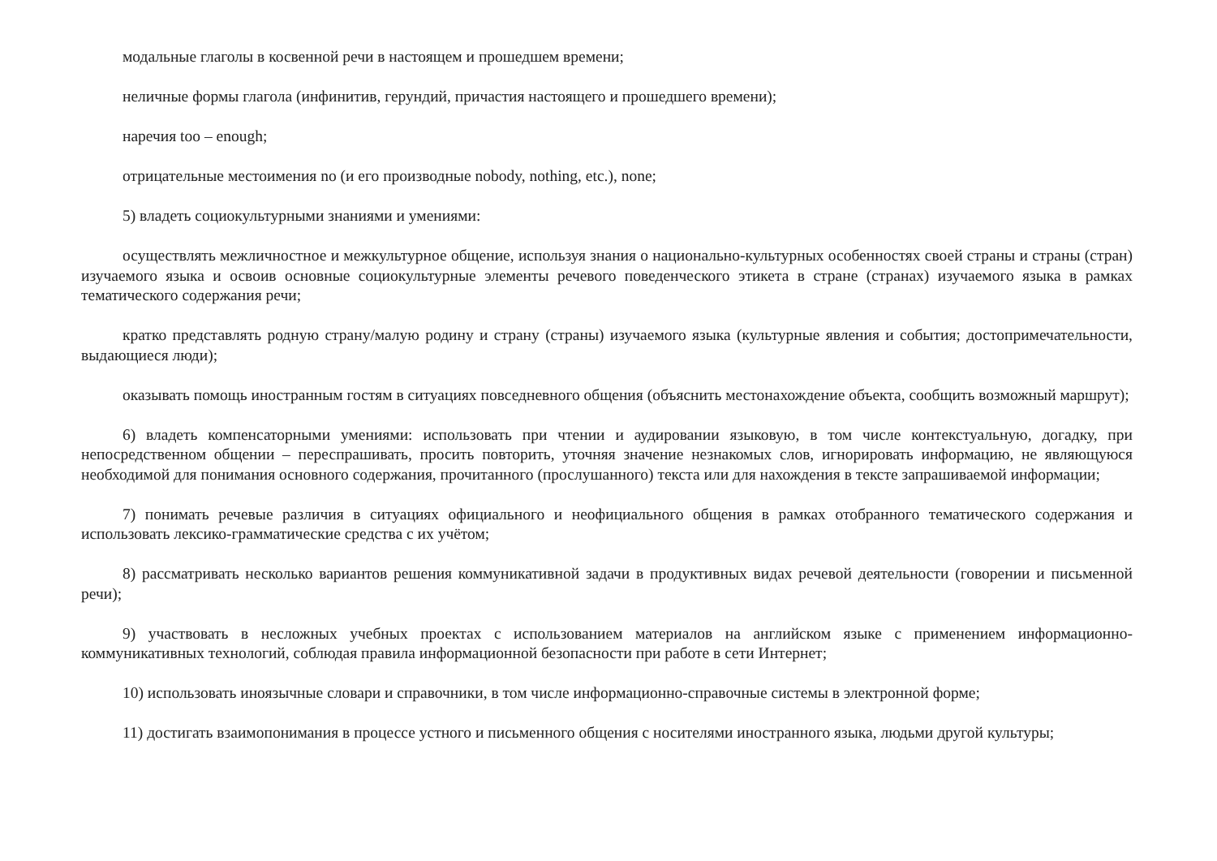модальные глаголы в косвенной речи в настоящем и прошедшем времени;
неличные формы глагола (инфинитив, герундий, причастия настоящего и прошедшего времени);
наречия too – enough;
отрицательные местоимения no (и его производные nobody, nothing, etc.), none;
5) владеть социокультурными знаниями и умениями:
осуществлять межличностное и межкультурное общение, используя знания о национально-культурных особенностях своей страны и страны (стран) изучаемого языка и освоив основные социокультурные элементы речевого поведенческого этикета в стране (странах) изучаемого языка в рамках тематического содержания речи;
кратко представлять родную страну/малую родину и страну (страны) изучаемого языка (культурные явления и события; достопримечательности, выдающиеся люди);
оказывать помощь иностранным гостям в ситуациях повседневного общения (объяснить местонахождение объекта, сообщить возможный маршрут);
6) владеть компенсаторными умениями: использовать при чтении и аудировании языковую, в том числе контекстуальную, догадку, при непосредственном общении – переспрашивать, просить повторить, уточняя значение незнакомых слов, игнорировать информацию, не являющуюся необходимой для понимания основного содержания, прочитанного (прослушанного) текста или для нахождения в тексте запрашиваемой информации;
7) понимать речевые различия в ситуациях официального и неофициального общения в рамках отобранного тематического содержания и использовать лексико-грамматические средства с их учётом;
8) рассматривать несколько вариантов решения коммуникативной задачи в продуктивных видах речевой деятельности (говорении и письменной речи);
9) участвовать в несложных учебных проектах с использованием материалов на английском языке с применением информационно-коммуникативных технологий, соблюдая правила информационной безопасности при работе в сети Интернет;
10) использовать иноязычные словари и справочники, в том числе информационно-справочные системы в электронной форме;
11) достигать взаимопонимания в процессе устного и письменного общения с носителями иностранного языка, людьми другой культуры;